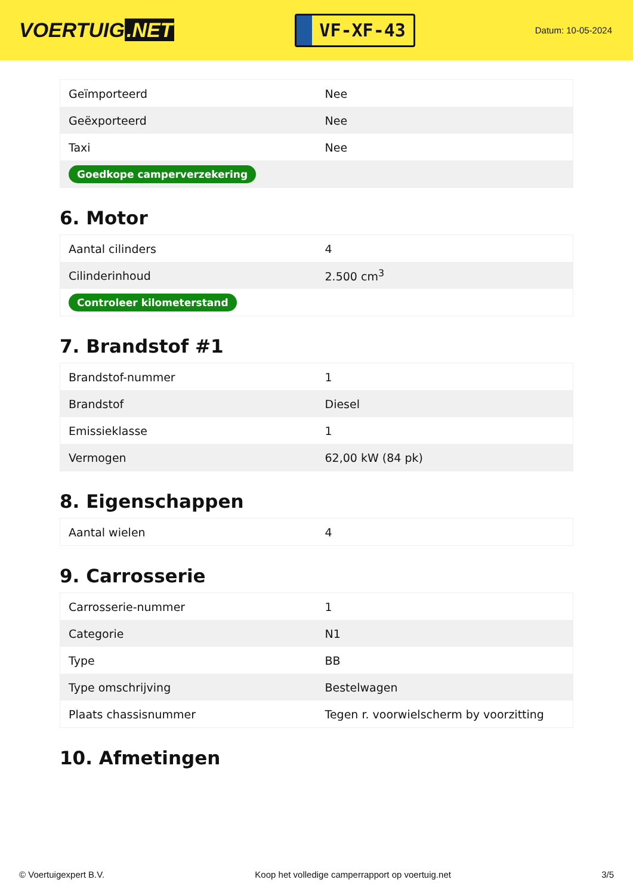VOERTUIG.NET
VF-XF-43
Datum: 10-05-2024
| Geïmporteerd | Nee |
| Geëxporteerd | Nee |
| Taxi | Nee |
| Goedkope camperverzekering | |
6. Motor
| Aantal cilinders | 4 |
| Cilinderinhoud | 2.500 cm<sup>3</sup> |
| Controleer kilometerstand | |
7. Brandstof #1
| Brandstof-nummer | 1 |
| Brandstof | Diesel |
| Emissieklasse | 1 |
| Vermogen | 62,00 kW (84 pk) |
8. Eigenschappen
| Aantal wielen | 4 |
9. Carrosserie
| Carrosserie-nummer | 1 |
| Categorie | N1 |
| Type | BB |
| Type omschrijving | Bestelwagen |
| Plaats chassisnummer | Tegen r. voorwielscherm by voorzitting |
10. Afmetingen
© Voertuigexpert B.V. Koop het volledige camperrapport op voertuig.net 3/5